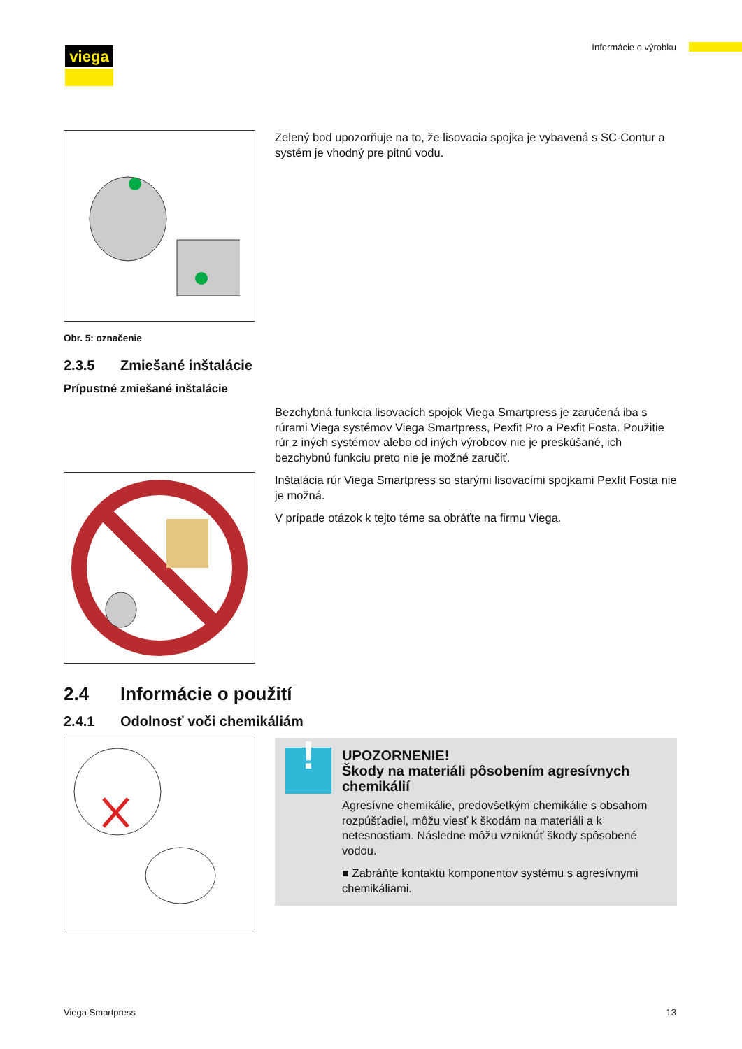viega Informácie o výrobku
Obr. 5: označenie
Zelený bod upozorňuje na to, že lisovacia spojka je vybavená s SC-Contur a systém je vhodný pre pitnú vodu.
2.3.5 Zmiešané inštalácie
Prípustné zmiešané inštalácie
Bezchybná funkcia lisovacích spojok Viega Smartpress je zaručená iba s rúrami Viega systémov Viega Smartpress, Pexfit Pro a Pexfit Fosta. Použitie rúr z iných systémov alebo od iných výrobcov nie je preskú­šané, ich bezchybnú funkciu preto nie je možné zaručiť.
Inštalácia rúr Viega Smartpress so starými lisovacími spojkami Pexfit Fosta nie je možná.
V prípade otázok k tejto téme sa obráťte na firmu Viega.
2.4 Informácie o použití
2.4.1 Odolnosť voči chemikáliám
!
UPOZORNENIE!
Škody na materiáli pôsobením agresívnych chemikálií
Agresívne chemikálie, predovšetkým chemikálie s obsahom rozpúšťadiel, môžu viesť k škodám na materiáli a k netesnostiam. Následne môžu vzniknúť škody spôso­bené vodou.
■ Zabráňte kontaktu komponentov systému s agresív­nymi chemikáliami.
Viega Smartpress 13